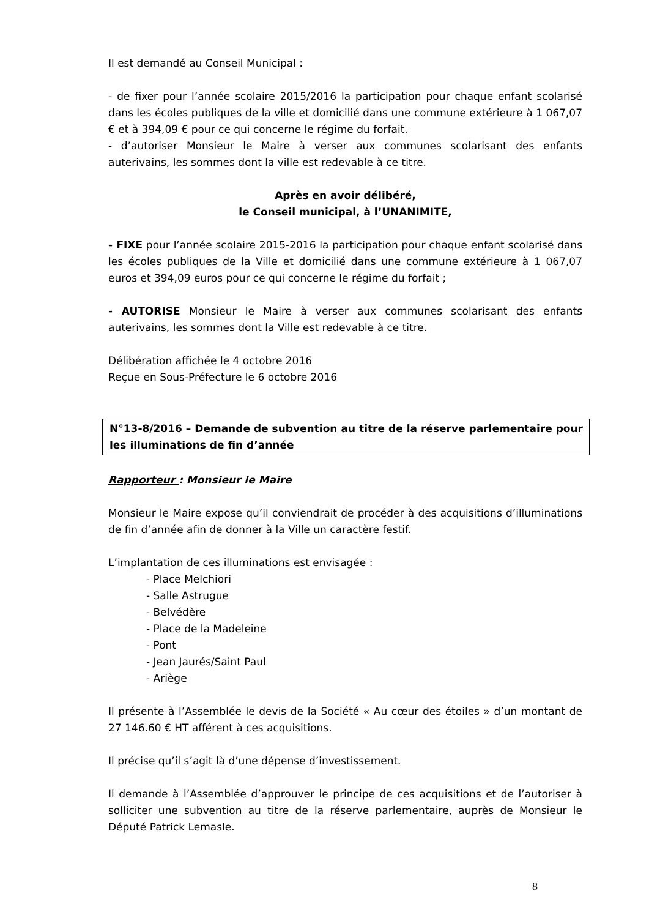Il est demandé au Conseil Municipal :
- de fixer pour l’année scolaire 2015/2016 la participation pour chaque enfant scolarisé dans les écoles publiques de la ville et domicilié dans une commune extérieure à 1 067,07 € et à 394,09 € pour ce qui concerne le régime du forfait.
- d’autoriser Monsieur le Maire à verser aux communes scolarisant des enfants auterivains, les sommes dont la ville est redevable à ce titre.
Après en avoir délibéré,
le Conseil municipal, à l’UNANIMITE,
- FIXE pour l’année scolaire 2015-2016 la participation pour chaque enfant scolarisé dans les écoles publiques de la Ville et domicilié dans une commune extérieure à 1 067,07 euros et 394,09 euros pour ce qui concerne le régime du forfait ;
- AUTORISE Monsieur le Maire à verser aux communes scolarisant des enfants auterivains, les sommes dont la Ville est redevable à ce titre.
Délibération affichée le 4 octobre 2016
Reçue en Sous-Préfecture le 6 octobre 2016
N°13-8/2016 – Demande de subvention au titre de la réserve parlementaire pour les illuminations de fin d’année
Rapporteur : Monsieur le Maire
Monsieur le Maire expose qu’il conviendrait de procéder à des acquisitions d’illuminations de fin d’année afin de donner à la Ville un caractère festif.
L’implantation de ces illuminations est envisagée :
- Place Melchiori
- Salle Astrugue
- Belvédère
- Place de la Madeleine
- Pont
- Jean Jaurés/Saint Paul
- Ariège
Il présente à l’Assemblée le devis de la Société « Au cœur des étoiles » d’un montant de 27 146.60 € HT afférent à ces acquisitions.
Il précise qu’il s’agit là d’une dépense d’investissement.
Il demande à l’Assemblée d’approuver le principe de ces acquisitions et de l’autoriser à solliciter une subvention au titre de la réserve parlementaire, auprès de Monsieur le Député Patrick Lemasle.
8